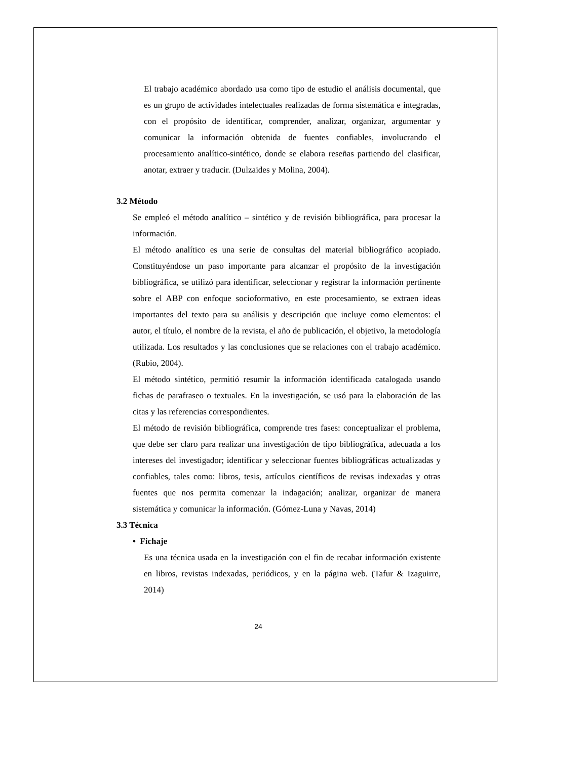El trabajo académico abordado usa como tipo de estudio el análisis documental, que es un grupo de actividades intelectuales realizadas de forma sistemática e integradas, con el propósito de identificar, comprender, analizar, organizar, argumentar y comunicar la información obtenida de fuentes confiables, involucrando el procesamiento analítico-sintético, donde se elabora reseñas partiendo del clasificar, anotar, extraer y traducir. (Dulzaides y Molina, 2004).
3.2 Método
Se empleó el método analítico – sintético y de revisión bibliográfica, para procesar la información.
El método analítico es una serie de consultas del material bibliográfico acopiado. Constituyéndose un paso importante para alcanzar el propósito de la investigación bibliográfica, se utilizó para identificar, seleccionar y registrar la información pertinente sobre el ABP con enfoque socioformativo, en este procesamiento, se extraen ideas importantes del texto para su análisis y descripción que incluye como elementos: el autor, el título, el nombre de la revista, el año de publicación, el objetivo, la metodología utilizada. Los resultados y las conclusiones que se relaciones con el trabajo académico. (Rubio, 2004).
El método sintético, permitió resumir la información identificada catalogada usando fichas de parafraseo o textuales. En la investigación, se usó para la elaboración de las citas y las referencias correspondientes.
El método de revisión bibliográfica, comprende tres fases: conceptualizar el problema, que debe ser claro para realizar una investigación de tipo bibliográfica, adecuada a los intereses del investigador; identificar y seleccionar fuentes bibliográficas actualizadas y confiables, tales como: libros, tesis, artículos científicos de revisas indexadas y otras fuentes que nos permita comenzar la indagación; analizar, organizar de manera sistemática y comunicar la información. (Gómez-Luna y Navas, 2014)
3.3 Técnica
• Fichaje
Es una técnica usada en la investigación con el fin de recabar información existente en libros, revistas indexadas, periódicos, y en la página web. (Tafur & Izaguirre, 2014)
24